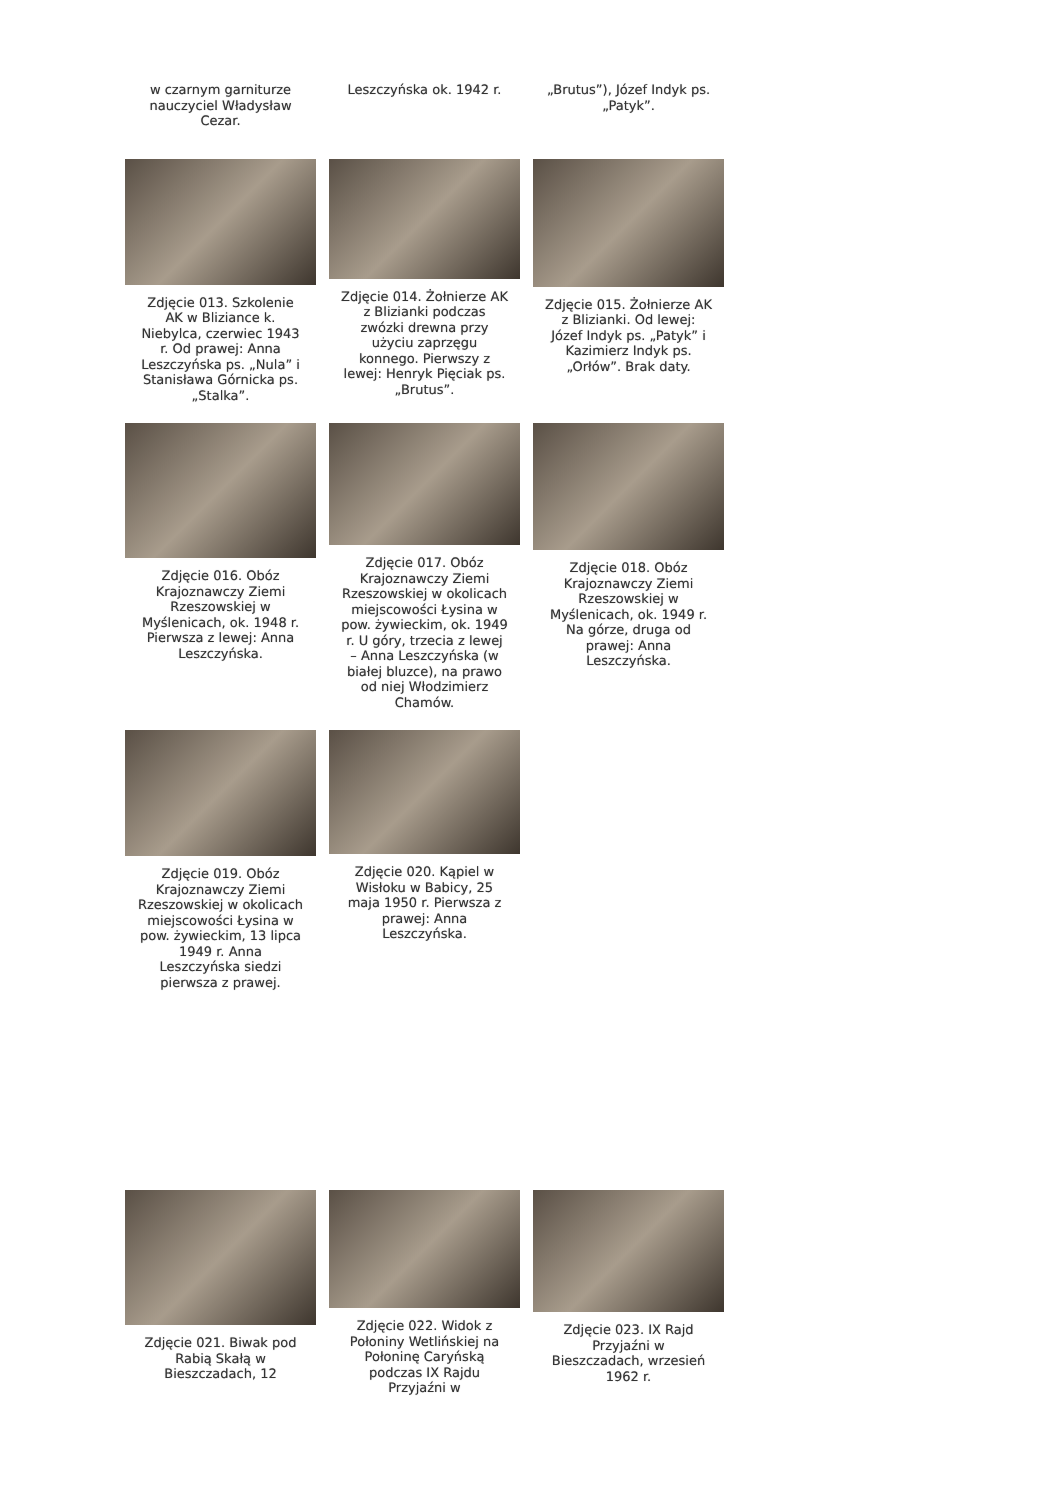w czarnym garniturze nauczyciel Władysław Cezar.
Leszczyńska ok. 1942 r. „Brutus”), Józef Indyk ps. „Patyk”.
Zdjęcie 013. Szkolenie AK w Bliziance k. Niebylca, czerwiec 1943 r. Od prawej: Anna Leszczyńska ps. „Nula” i Stanisława Górnicka ps. „Stalka”.
Zdjęcie 014. Żołnierze AK z Blizianki podczas zwózki drewna przy użyciu zaprzęgu konnego. Pierwszy z lewej: Henryk Pięciak ps. „Brutus”.
Zdjęcie 015. Żołnierze AK z Blizianki. Od lewej: Józef Indyk ps. „Patyk” i Kazimierz Indyk ps. „Orłów”. Brak daty.
Zdjęcie 016. Obóz Krajoznawczy Ziemi Rzeszowskiej w Myślenicach, ok. 1948 r. Pierwsza z lewej: Anna Leszczyńska.
Zdjęcie 017. Obóz Krajoznawczy Ziemi Rzeszowskiej w okolicach miejscowości Łysina w pow. żywieckim, ok. 1949 r. U góry, trzecia z lewej – Anna Leszczyńska (w białej bluzce), na prawo od niej Włodzimierz Chamów.
Zdjęcie 018. Obóz Krajoznawczy Ziemi Rzeszowskiej w Myślenicach, ok. 1949 r. Na górze, druga od prawej: Anna Leszczyńska.
Zdjęcie 019. Obóz Krajoznawczy Ziemi Rzeszowskiej w okolicach miejscowości Łysina w pow. żywieckim, 13 lipca 1949 r. Anna Leszczyńska siedzi pierwsza z prawej.
Zdjęcie 020. Kąpiel w Wisłoku w Babicy, 25 maja 1950 r. Pierwsza z prawej: Anna Leszczyńska.
Zdjęcie 021. Biwak pod Rabią Skałą w Bieszczadach, 12
Zdjęcie 022. Widok z Połoniny Wetlińskiej na Połoninę Caryńską podczas IX Rajdu Przyjaźni w
Zdjęcie 023. IX Rajd Przyjaźni w Bieszczadach, wrzesień 1962 r.